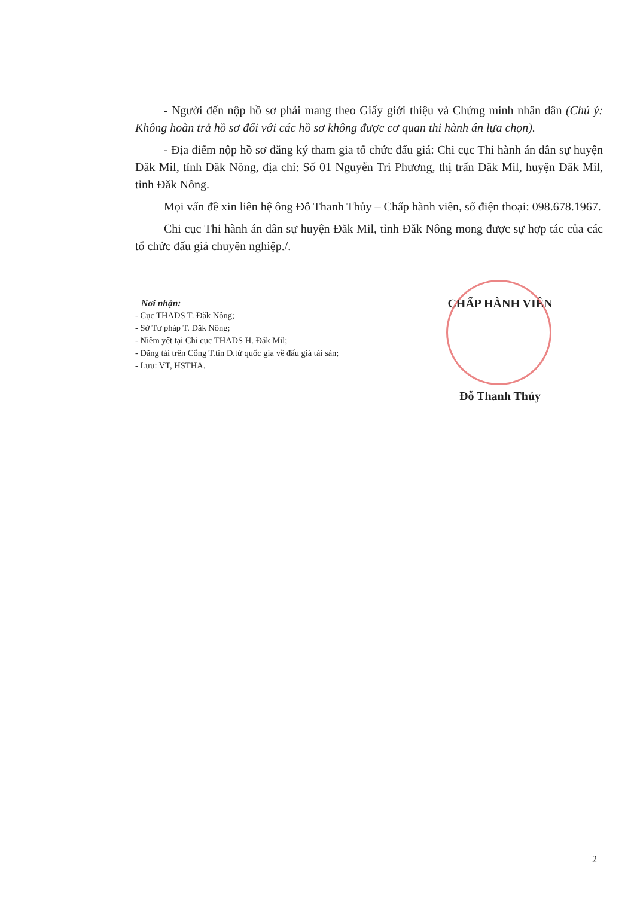- Người đến nộp hồ sơ phải mang theo Giấy giới thiệu và Chứng minh nhân dân (Chú ý: Không hoàn trả hồ sơ đối với các hồ sơ không được cơ quan thi hành án lựa chọn).
- Địa điểm nộp hồ sơ đăng ký tham gia tổ chức đấu giá: Chi cục Thi hành án dân sự huyện Đăk Mil, tỉnh Đăk Nông, địa chỉ: Số 01 Nguyễn Tri Phương, thị trấn Đăk Mil, huyện Đăk Mil, tỉnh Đăk Nông.
Mọi vấn đề xin liên hệ ông Đỗ Thanh Thủy – Chấp hành viên, số điện thoại: 098.678.1967.
Chi cục Thi hành án dân sự huyện Đăk Mil, tỉnh Đăk Nông mong được sự hợp tác của các tổ chức đấu giá chuyên nghiệp./.
Nơi nhận:
- Cục THADS T. Đăk Nông;
- Sở Tư pháp T. Đăk Nông;
- Niêm yết tại Chi cục THADS H. Đăk Mil;
- Đăng tải trên Cổng T.tin Đ.tử quốc gia về đấu giá tài sản;
- Lưu: VT, HSTHA.
CHẤP HÀNH VIÊN
Đỗ Thanh Thủy
2